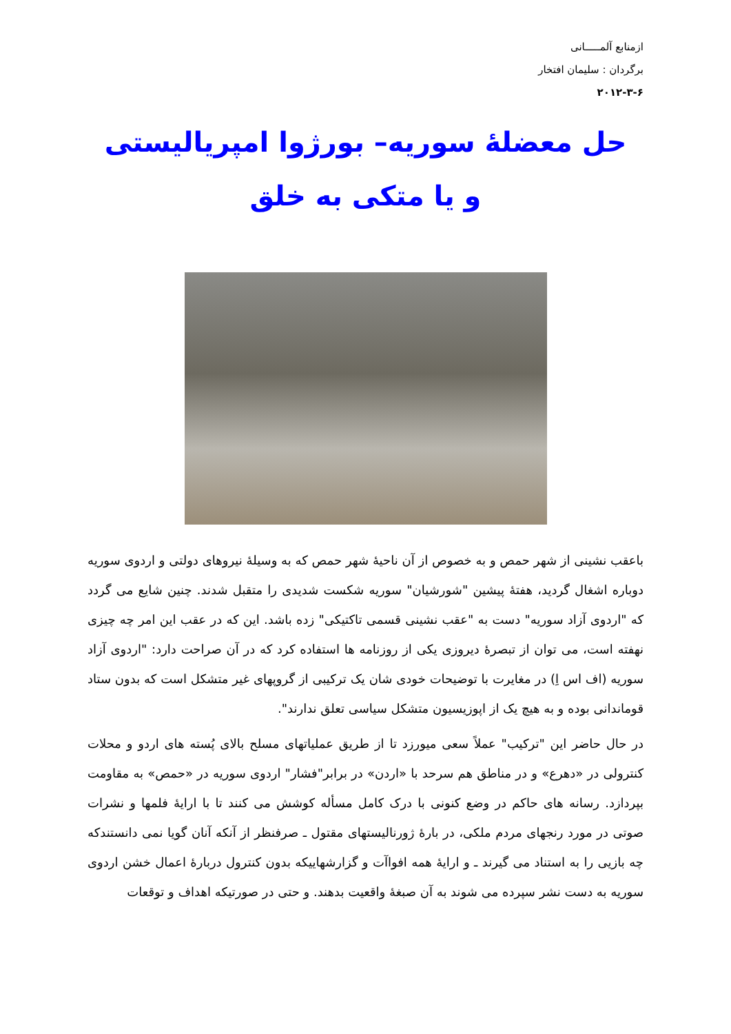ازمنابع آلمـــــانی
برگردان : سلیمان افتخار
۲۰۱۲-۳-۶
حل معضلۀ سوریه– بورژوا امپریالیستی
و یا متکی به خلق
باعقب نشینی از شهر حمص و به خصوص از آن ناحیۀ شهر حمص که به وسیلۀ نیروهای دولتی و اردوی سوریه دوباره اشغال گردید، هفتۀ پیشین "شورشیان" سوریه شکست شدیدی را متقبل شدند. چنین شایع می گردد که "اردوی آزاد سوریه" دست به "عقب نشینی قسمی تاکتیکی" زده باشد. این که در عقب این امر چه چیزی نهفته است، می توان از تبصرۀ دیروزی یکی از روزنامه ها استفاده کرد که در آن صراحت دارد: "اردوی آزاد سوریه (اف اس اِ) در مغایرت با توضیحات خودی شان یک ترکیبی از گروپهای غیر متشکل است که بدون ستاد قوماندانی بوده و به هیچ یک از اپوزیسیون متشکل سیاسی تعلق ندارند".
در حال حاضر این "ترکیب" عملاً سعی میورزد تا از طریق عملیاتهای مسلح بالای پُسته های اردو و محلات کنترولی در «دهرع» و در مناطق هم سرحد با «اردن» در برابر"فشار" اردوی سوریه در «حمص» به مقاومت بپردازد. رسانه های حاکم در وضع کنونی با درک کامل مسأله کوشش می کنند تا با ارایۀ فلمها و نشرات صوتی در مورد رنجهای مردم ملکی، در بارۀ ژورنالیستهای مقتول ـ صرفنظر از آنکه آنان گویا نمی دانستندکه چه بازیی را به استناد می گیرند ـ و ارایۀ همه افواآت و گزارشهاییکه بدون کنترول دربارۀ اعمال خشن اردوی سوریه به دست نشر سپرده می شوند به آن صبغۀ واقعیت بدهند. و حتی در صورتیکه اهداف و توقعات